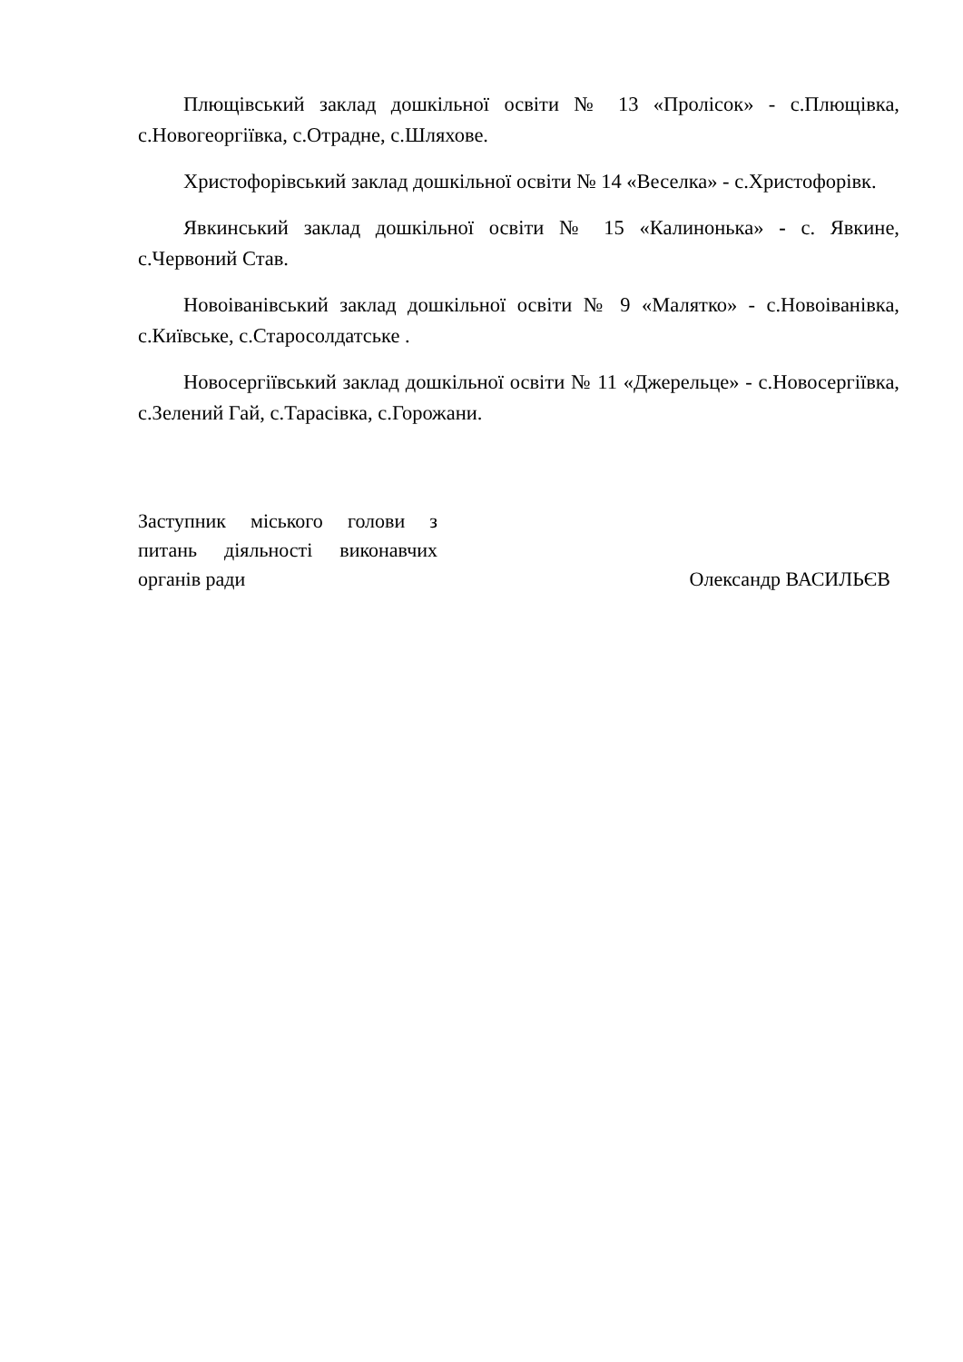Плющівський заклад дошкільної освіти № 13 «Пролісок» - с.Плющівка, с.Новогеоргіївка, с.Отрадне, с.Шляхове.
Христофорівський заклад дошкільної освіти № 14 «Веселка» - с.Христофорівк.
Явкинський заклад дошкільної освіти № 15 «Калинонька» - с. Явкине, с.Червоний Став.
Новоіванівський заклад дошкільної освіти № 9 «Малятко» - с.Новоіванівка, с.Київське, с.Старосолдатське .
Новосергіївський заклад дошкільної освіти № 11 «Джерельце» - с.Новосергіївка, с.Зелений Гай, с.Тарасівка, с.Горожани.
Заступник міського голови з питань діяльності виконавчих органів ради
Олександр ВАСИЛЬЄВ